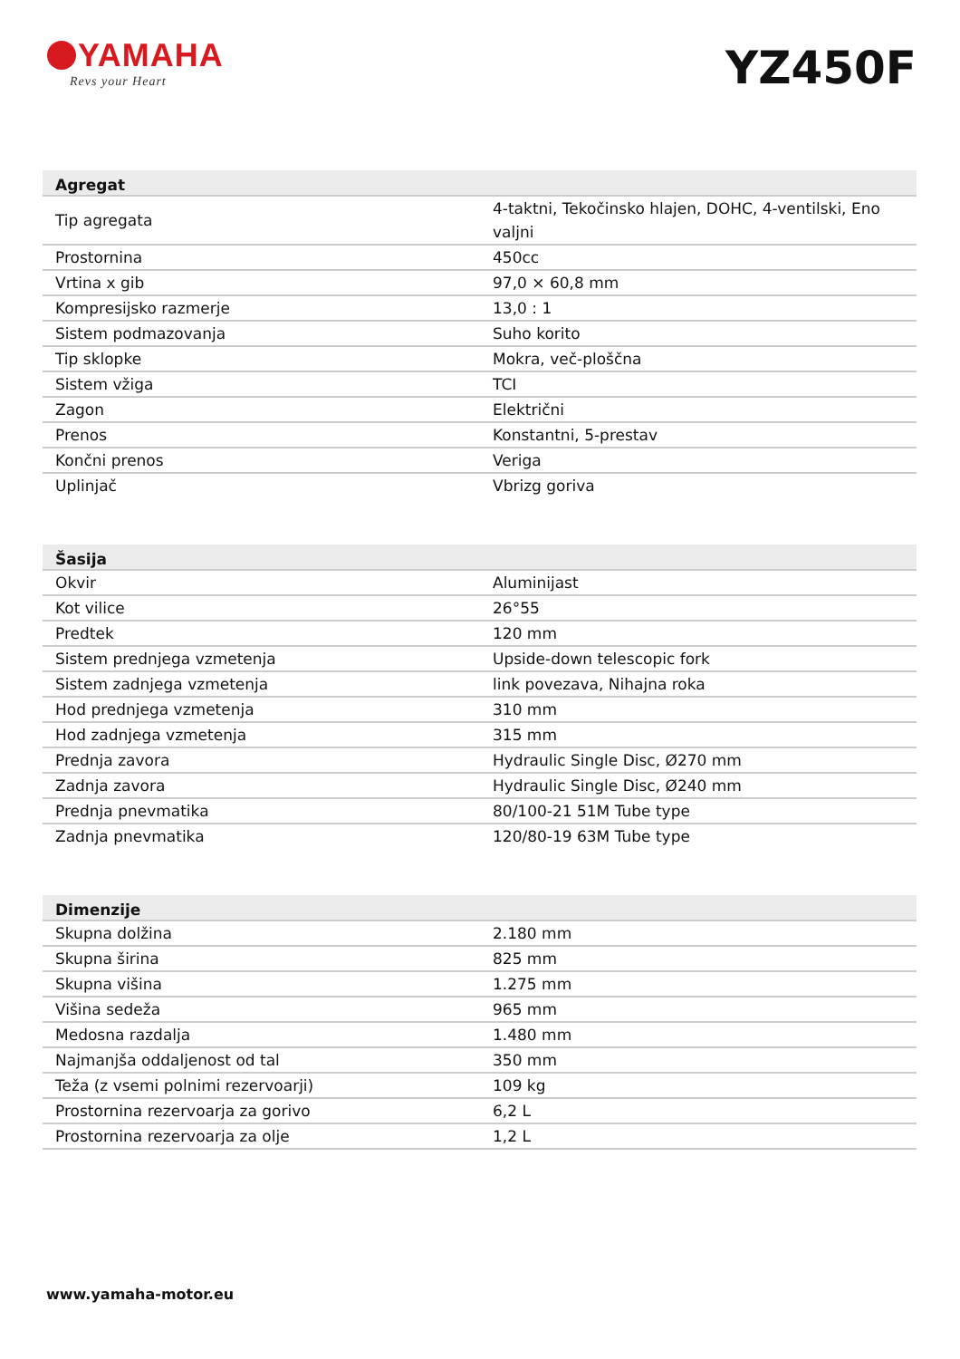YAMAHA
Revs your Heart
YZ450F
| Agregat | |
| --- | --- |
| Tip agregata | 4-taktni, Tekočinsko hlajen, DOHC, 4-ventilski, Eno valjni |
| Prostornina | 450cc |
| Vrtina x gib | 97,0 × 60,8 mm |
| Kompresijsko razmerje | 13,0 : 1 |
| Sistem podmazovanja | Suho korito |
| Tip sklopke | Mokra, več-ploščna |
| Sistem vžiga | TCI |
| Zagon | Električni |
| Prenos | Konstantni, 5-prestav |
| Končni prenos | Veriga |
| Uplinjač | Vbrizg goriva |
| Šasija | |
| --- | --- |
| Okvir | Aluminijast |
| Kot vilice | 26°55 |
| Predtek | 120 mm |
| Sistem prednjega vzmetenja | Upside-down telescopic fork |
| Sistem zadnjega vzmetenja | link povezava, Nihajna roka |
| Hod prednjega vzmetenja | 310 mm |
| Hod zadnjega vzmetenja | 315 mm |
| Prednja zavora | Hydraulic Single Disc, Ø270 mm |
| Zadnja zavora | Hydraulic Single Disc, Ø240 mm |
| Prednja pnevmatika | 80/100-21 51M Tube type |
| Zadnja pnevmatika | 120/80-19 63M Tube type |
| Dimenzije | |
| --- | --- |
| Skupna dolžina | 2.180 mm |
| Skupna širina | 825 mm |
| Skupna višina | 1.275 mm |
| Višina sedeža | 965 mm |
| Medosna razdalja | 1.480 mm |
| Najmanjša oddaljenost od tal | 350 mm |
| Teža (z vsemi polnimi rezervoarji) | 109 kg |
| Prostornina rezervoarja za gorivo | 6,2 L |
| Prostornina rezervoarja za olje | 1,2 L |
www.yamaha-motor.eu